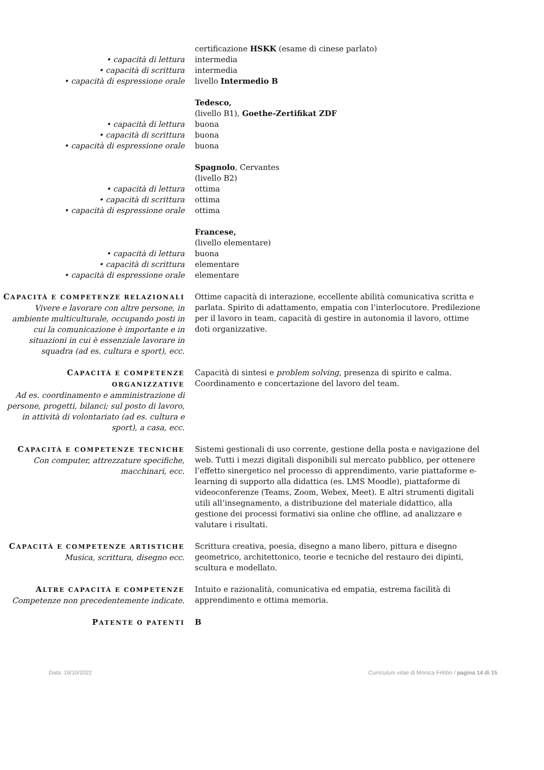certificazione HSKK (esame di cinese parlato)
• capacità di lettura intermedia
• capacità di scrittura intermedia
• capacità di espressione orale livello Intermedio B
Tedesco,
(livello B1), Goethe-Zertifikat ZDF
• capacità di lettura buona
• capacità di scrittura buona
• capacità di espressione orale buona
Spagnolo, Cervantes
(livello B2)
• capacità di lettura ottima
• capacità di scrittura ottima
• capacità di espressione orale ottima
Francese,
(livello elementare)
• capacità di lettura buona
• capacità di scrittura elementare
• capacità di espressione orale elementare
CAPACITÀ E COMPETENZE RELAZIONALI
Vivere e lavorare con altre persone, in ambiente multiculturale, occupando posti in cui la comunicazione è importante e in situazioni in cui è essenziale lavorare in squadra (ad es. cultura e sport), ecc.
Ottime capacità di interazione, eccellente abilità comunicativa scritta e parlata. Spirito di adattamento, empatia con l’interlocutore. Predilezione per il lavoro in team, capacità di gestire in autonomia il lavoro, ottime doti organizzative.
CAPACITÀ E COMPETENZE ORGANIZZATIVE
Ad es. coordinamento e amministrazione di persone, progetti, bilanci; sul posto di lavoro, in attività di volontariato (ad es. cultura e sport), a casa, ecc.
Capacità di sintesi e problem solving, presenza di spirito e calma. Coordinamento e concertazione del lavoro del team.
CAPACITÀ E COMPETENZE TECNICHE
Con computer, attrezzature specifiche, macchinari, ecc.
Sistemi gestionali di uso corrente, gestione della posta e navigazione del web. Tutti i mezzi digitali disponibili sul mercato pubblico, per ottenere l’effetto sinergetico nel processo di apprendimento, varie piattaforme e-learning di supporto alla didattica (es. LMS Moodle), piattaforme di videoconferenze (Teams, Zoom, Webex, Meet). E altri strumenti digitali utili all’insegnamento, a distribuzione del materiale didattico, alla gestione dei processi formativi sia online che offline, ad analizzare e valutare i risultati.
CAPACITÀ E COMPETENZE ARTISTICHE
Musica, scrittura, disegno ecc.
Scrittura creativa, poesia, disegno a mano libero, pittura e disegno geometrico, architettonico, teorie e tecniche del restauro dei dipinti, scultura e modellato.
ALTRE CAPACITÀ E COMPETENZE
Competenze non precedentemente indicate.
Intuito e razionalità, comunicativa ed empatia, estrema facilità di apprendimento e ottima memoria.
PATENTE O PATENTI
B
Data: 19/10/2022 Curriculum vitae di Monica Febbo / pagina 14 di 15